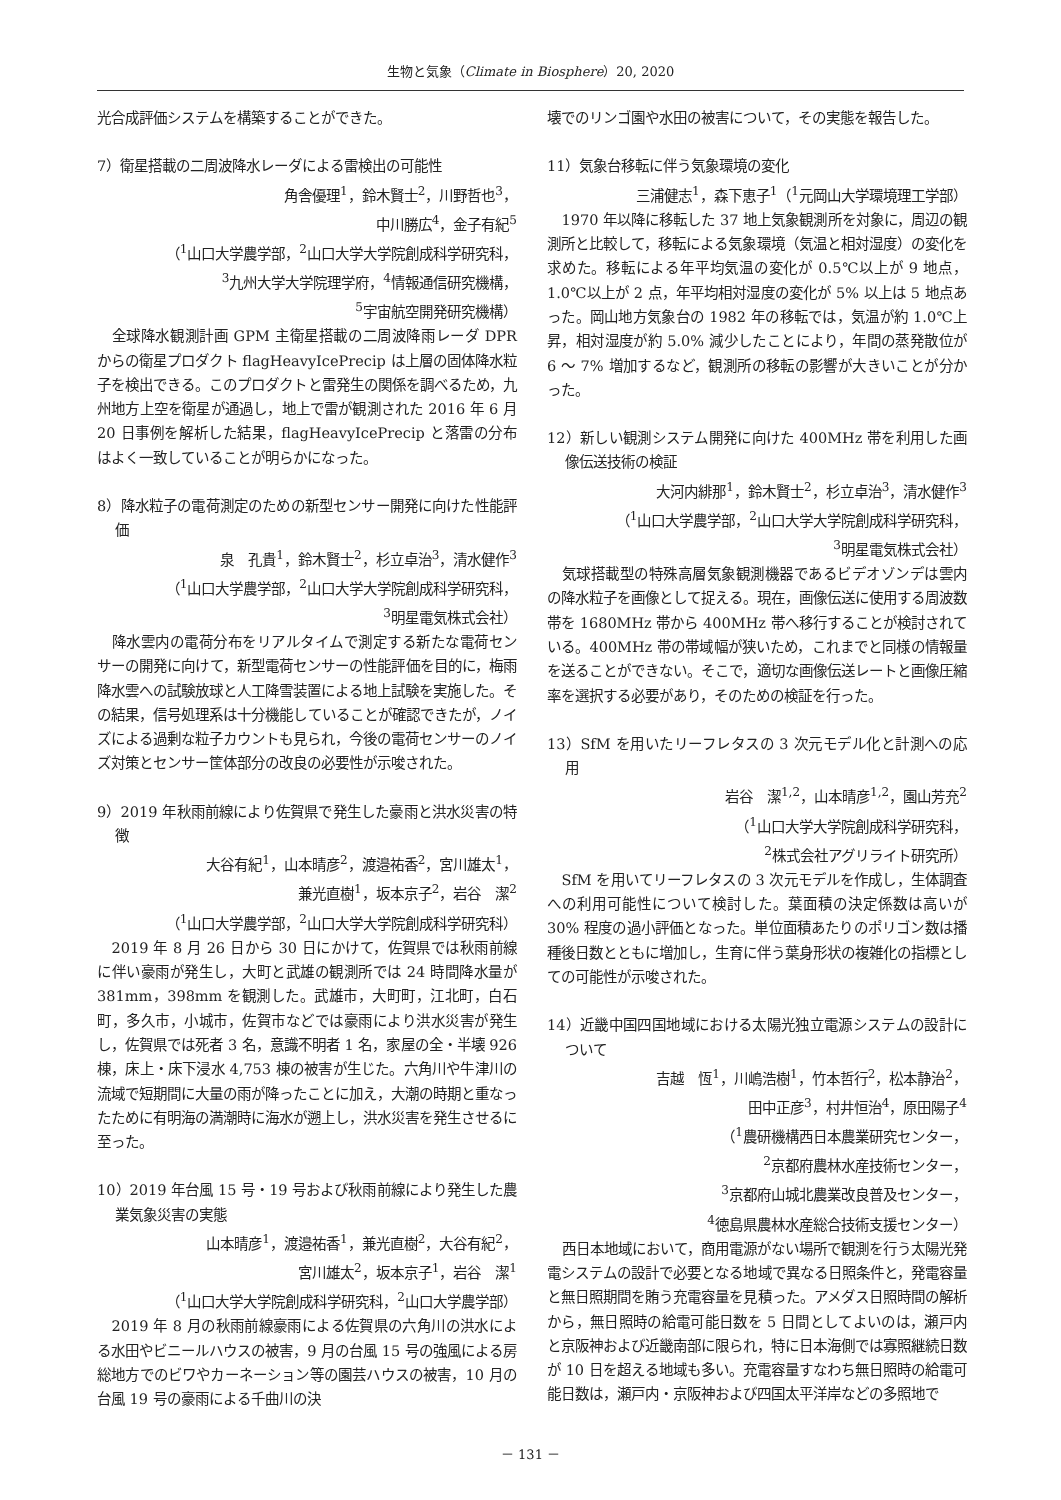生物と気象（Climate in Biosphere）20, 2020
光合成評価システムを構築することができた。
7）衛星搭載の二周波降水レーダによる雷検出の可能性
角舎優理<sup>1</sup>，鈴木賢士<sup>2</sup>，川野哲也<sup>3</sup>，
中川勝広<sup>4</sup>，金子有紀<sup>5</sup>
（<sup>1</sup>山口大学農学部，<sup>2</sup>山口大学大学院創成科学研究科，
<sup>3</sup> 九州大学大学院理学府，<sup>4</sup>情報通信研究機構，
<sup>5</sup> 宇宙航空開発研究機構）
全球降水観測計画 GPM 主衛星搭載の二周波降雨レーダ DPR からの衛星プロダクト flagHeavyIcePrecip は上層の固体降水粒子を検出できる。このプロダクトと雷発生の関係を調べるため，九州地方上空を衛星が通過し，地上で雷が観測された 2016 年 6 月 20 日事例を解析した結果，flagHeavyIcePrecip と落雷の分布はよく一致していることが明らかになった。
8）降水粒子の電荷測定のための新型センサー開発に向けた性能評価
泉　孔貴<sup>1</sup>，鈴木賢士<sup>2</sup>，杉立卓治<sup>3</sup>，清水健作<sup>3</sup>
（<sup>1</sup>山口大学農学部，<sup>2</sup>山口大学大学院創成科学研究科，
<sup>3</sup> 明星電気株式会社）
降水雲内の電荷分布をリアルタイムで測定する新たな電荷センサーの開発に向けて，新型電荷センサーの性能評価を目的に，梅雨降水雲への試験放球と人工降雪装置による地上試験を実施した。その結果，信号処理系は十分機能していることが確認できたが，ノイズによる過剰な粒子カウントも見られ，今後の電荷センサーのノイズ対策とセンサー筐体部分の改良の必要性が示唆された。
9）2019 年秋雨前線により佐賀県で発生した豪雨と洪水災害の特徴
大谷有紀<sup>1</sup>，山本晴彦<sup>2</sup>，渡邉祐香<sup>2</sup>，宮川雄太<sup>1</sup>，
兼光直樹<sup>1</sup>，坂本京子<sup>2</sup>，岩谷　潔<sup>2</sup>
（<sup>1</sup>山口大学農学部，<sup>2</sup>山口大学大学院創成科学研究科）
2019 年 8 月 26 日から 30 日にかけて，佐賀県では秋雨前線に伴い豪雨が発生し，大町と武雄の観測所では 24 時間降水量が 381mm，398mm を観測した。武雄市，大町町，江北町，白石町，多久市，小城市，佐賀市などでは豪雨により洪水災害が発生し，佐賀県では死者 3 名，意識不明者 1 名，家屋の全・半壊 926 棟，床上・床下浸水 4,753 棟の被害が生じた。六角川や牛津川の流域で短期間に大量の雨が降ったことに加え，大潮の時期と重なったために有明海の満潮時に海水が遡上し，洪水災害を発生させるに至った。
10）2019 年台風 15 号・19 号および秋雨前線により発生した農業気象災害の実態
山本晴彦<sup>1</sup>，渡邉祐香<sup>1</sup>，兼光直樹<sup>2</sup>，大谷有紀<sup>2</sup>，
宮川雄太<sup>2</sup>，坂本京子<sup>1</sup>，岩谷　潔<sup>1</sup>
（<sup>1</sup>山口大学大学院創成科学研究科，<sup>2</sup>山口大学農学部）
2019 年 8 月の秋雨前線豪雨による佐賀県の六角川の洪水による水田やビニールハウスの被害，9 月の台風 15 号の強風による房総地方でのビワやカーネーション等の園芸ハウスの被害，10 月の台風 19 号の豪雨による千曲川の決
壊でのリンゴ園や水田の被害について，その実態を報告した。
11）気象台移転に伴う気象環境の変化
三浦健志<sup>1</sup>，森下恵子<sup>1</sup>（<sup>1</sup>元岡山大学環境理工学部）
1970 年以降に移転した 37 地上気象観測所を対象に，周辺の観測所と比較して，移転による気象環境（気温と相対湿度）の変化を求めた。移転による年平均気温の変化が 0.5℃以上が 9 地点，1.0℃以上が 2 点，年平均相対湿度の変化が 5% 以上は 5 地点あった。岡山地方気象台の 1982 年の移転では，気温が約 1.0℃上昇，相対湿度が約 5.0% 減少したことにより，年間の蒸発散位が 6 ～ 7% 増加するなど，観測所の移転の影響が大きいことが分かった。
12）新しい観測システム開発に向けた 400MHz 帯を利用した画像伝送技術の検証
大河内緋那<sup>1</sup>，鈴木賢士<sup>2</sup>，杉立卓治<sup>3</sup>，清水健作<sup>3</sup>
（<sup>1</sup>山口大学農学部，<sup>2</sup>山口大学大学院創成科学研究科，
<sup>3</sup> 明星電気株式会社）
気球搭載型の特殊高層気象観測機器であるビデオゾンデは雲内の降水粒子を画像として捉える。現在，画像伝送に使用する周波数帯を 1680MHz 帯から 400MHz 帯へ移行することが検討されている。400MHz 帯の帯域幅が狭いため，これまでと同様の情報量を送ることができない。そこで，適切な画像伝送レートと画像圧縮率を選択する必要があり，そのための検証を行った。
13）SfM を用いたリーフレタスの 3 次元モデル化と計測への応用
岩谷　潔<sup>1,2</sup>，山本晴彦<sup>1,2</sup>，園山芳充<sup>2</sup>
（<sup>1</sup>山口大学大学院創成科学研究科，
<sup>2</sup> 株式会社アグリライト研究所）
SfM を用いてリーフレタスの 3 次元モデルを作成し，生体調査への利用可能性について検討した。葉面積の決定係数は高いが 30% 程度の過小評価となった。単位面積あたりのポリゴン数は播種後日数とともに増加し，生育に伴う葉身形状の複雑化の指標としての可能性が示唆された。
14）近畿中国四国地域における太陽光独立電源システムの設計について
吉越　恆<sup>1</sup>，川嶋浩樹<sup>1</sup>，竹本哲行<sup>2</sup>，松本静治<sup>2</sup>，
田中正彦<sup>3</sup>，村井恒治<sup>4</sup>，原田陽子<sup>4</sup>
（<sup>1</sup>農研機構西日本農業研究センター，
<sup>2</sup> 京都府農林水産技術センター，
<sup>3</sup> 京都府山城北農業改良普及センター，
<sup>4</sup> 徳島県農林水産総合技術支援センター）
西日本地域において，商用電源がない場所で観測を行う太陽光発電システムの設計で必要となる地域で異なる日照条件と，発電容量と無日照期間を賄う充電容量を見積った。アメダス日照時間の解析から，無日照時の給電可能日数を 5 日間としてよいのは，瀬戸内と京阪神および近畿南部に限られ，特に日本海側では寡照継続日数が 10 日を超える地域も多い。充電容量すなわち無日照時の給電可能日数は，瀬戸内・京阪神および四国太平洋岸などの多照地で
－ 131 －